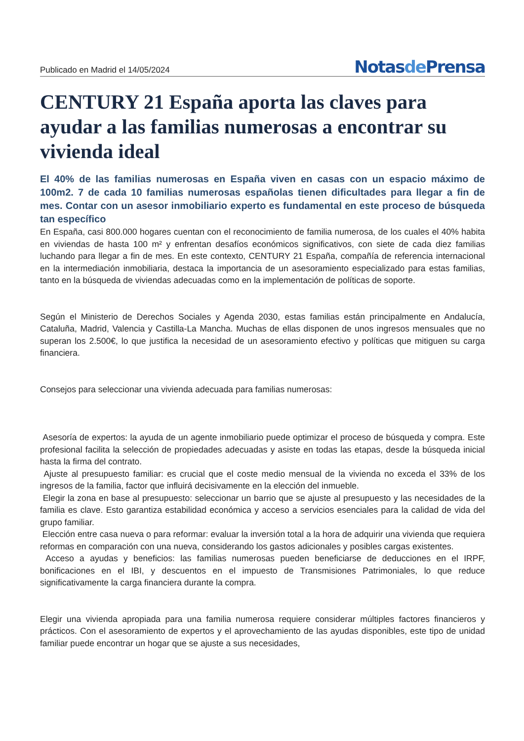Publicado en Madrid el 14/05/2024
Notasde Prensa
CENTURY 21 España aporta las claves para ayudar a las familias numerosas a encontrar su vivienda ideal
El 40% de las familias numerosas en España viven en casas con un espacio máximo de 100m2. 7 de cada 10 familias numerosas españolas tienen dificultades para llegar a fin de mes. Contar con un asesor inmobiliario experto es fundamental en este proceso de búsqueda tan específico
En España, casi 800.000 hogares cuentan con el reconocimiento de familia numerosa, de los cuales el 40% habita en viviendas de hasta 100 m² y enfrentan desafíos económicos significativos, con siete de cada diez familias luchando para llegar a fin de mes. En este contexto, CENTURY 21 España, compañía de referencia internacional en la intermediación inmobiliaria, destaca la importancia de un asesoramiento especializado para estas familias, tanto en la búsqueda de viviendas adecuadas como en la implementación de políticas de soporte.
Según el Ministerio de Derechos Sociales y Agenda 2030, estas familias están principalmente en Andalucía, Cataluña, Madrid, Valencia y Castilla-La Mancha. Muchas de ellas disponen de unos ingresos mensuales que no superan los 2.500€, lo que justifica la necesidad de un asesoramiento efectivo y políticas que mitiguen su carga financiera.
Consejos para seleccionar una vivienda adecuada para familias numerosas:
Asesoría de expertos: la ayuda de un agente inmobiliario puede optimizar el proceso de búsqueda y compra. Este profesional facilita la selección de propiedades adecuadas y asiste en todas las etapas, desde la búsqueda inicial hasta la firma del contrato.
Ajuste al presupuesto familiar: es crucial que el coste medio mensual de la vivienda no exceda el 33% de los ingresos de la familia, factor que influirá decisivamente en la elección del inmueble.
Elegir la zona en base al presupuesto: seleccionar un barrio que se ajuste al presupuesto y las necesidades de la familia es clave. Esto garantiza estabilidad económica y acceso a servicios esenciales para la calidad de vida del grupo familiar.
Elección entre casa nueva o para reformar: evaluar la inversión total a la hora de adquirir una vivienda que requiera reformas en comparación con una nueva, considerando los gastos adicionales y posibles cargas existentes.
Acceso a ayudas y beneficios: las familias numerosas pueden beneficiarse de deducciones en el IRPF, bonificaciones en el IBI, y descuentos en el impuesto de Transmisiones Patrimoniales, lo que reduce significativamente la carga financiera durante la compra.
Elegir una vivienda apropiada para una familia numerosa requiere considerar múltiples factores financieros y prácticos. Con el asesoramiento de expertos y el aprovechamiento de las ayudas disponibles, este tipo de unidad familiar puede encontrar un hogar que se ajuste a sus necesidades,